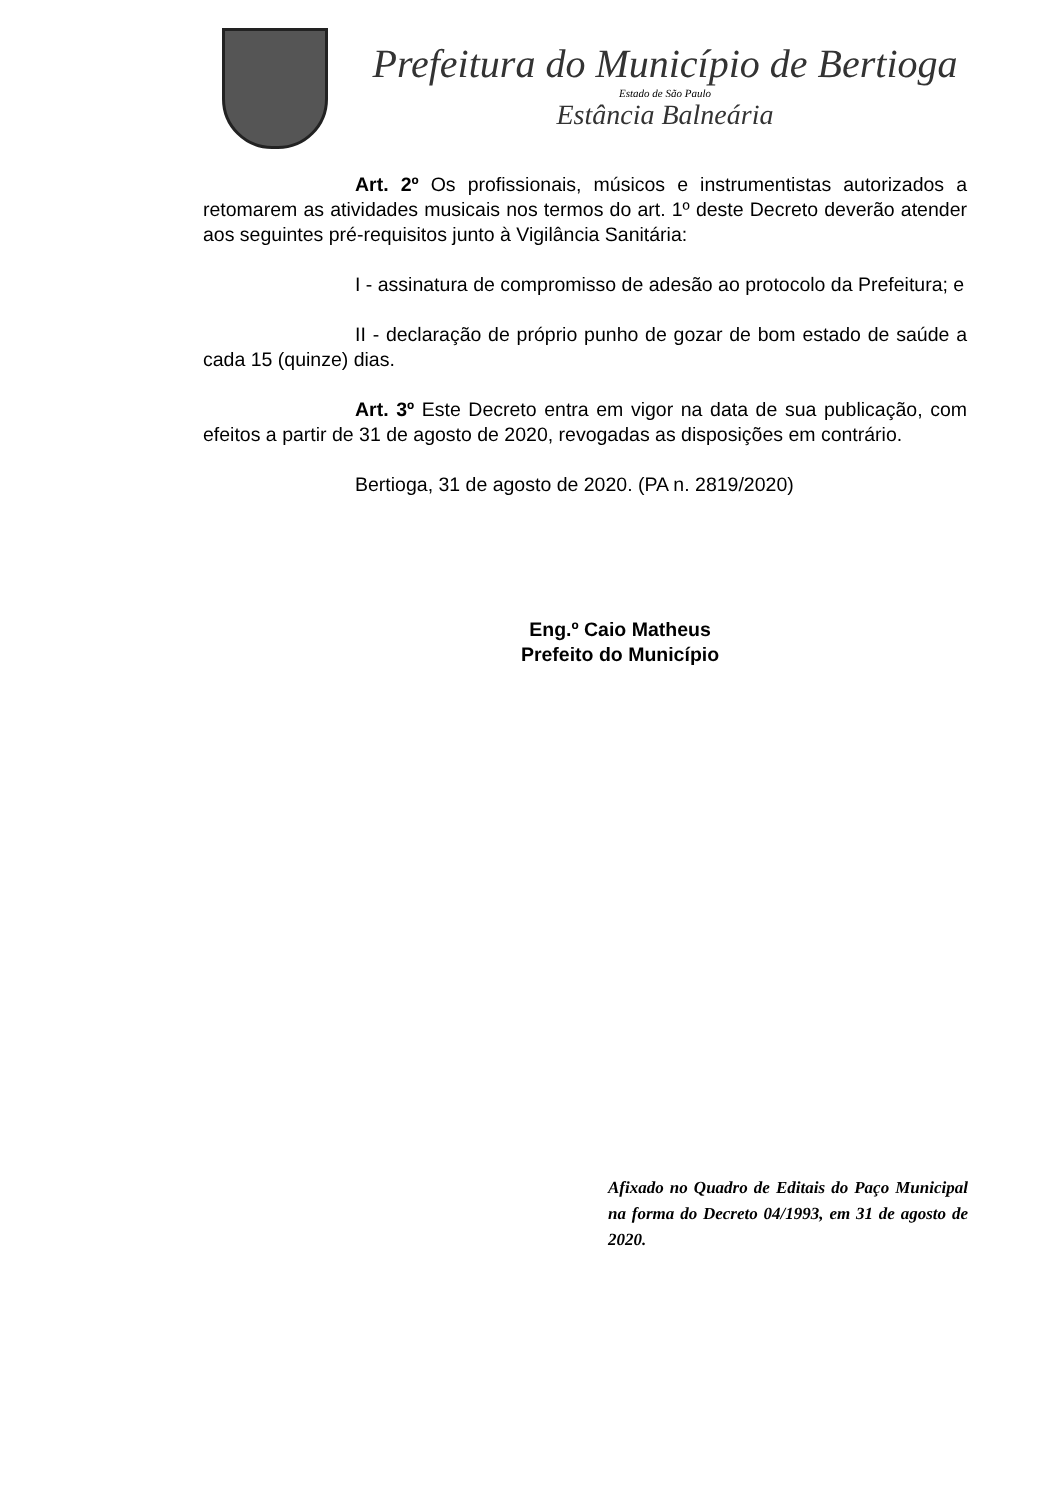Prefeitura do Município de Bertioga
Estado de São Paulo
Estância Balneária
Art. 2º Os profissionais, músicos e instrumentistas autorizados a retomarem as atividades musicais nos termos do art. 1º deste Decreto deverão atender aos seguintes pré-requisitos junto à Vigilância Sanitária:
I - assinatura de compromisso de adesão ao protocolo da Prefeitura; e
II - declaração de próprio punho de gozar de bom estado de saúde a cada 15 (quinze) dias.
Art. 3º Este Decreto entra em vigor na data de sua publicação, com efeitos a partir de 31 de agosto de 2020, revogadas as disposições em contrário.
Bertioga, 31 de agosto de 2020. (PA n. 2819/2020)
Eng.º Caio Matheus
Prefeito do Município
Afixado no Quadro de Editais do Paço Municipal na forma do Decreto 04/1993, em 31 de agosto de 2020.